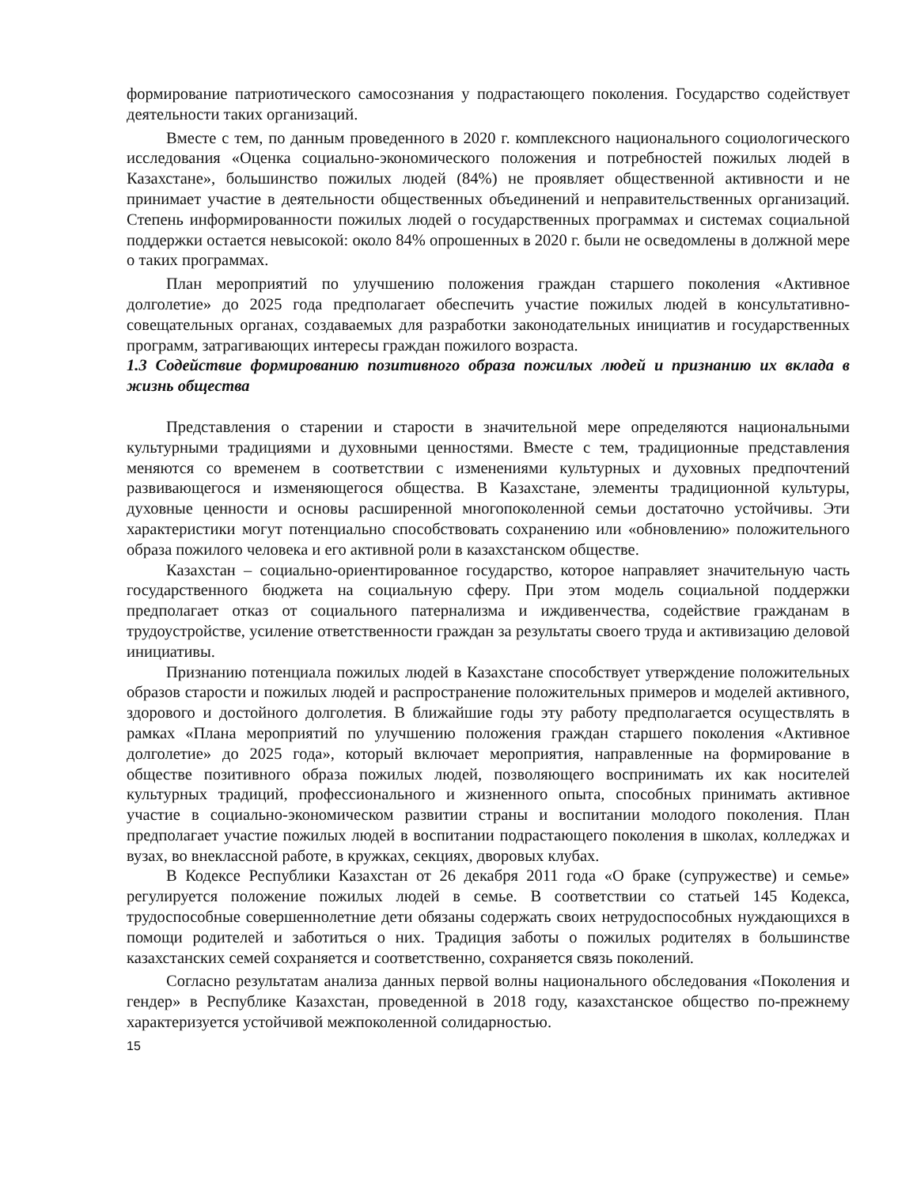формирование патриотического самосознания у подрастающего поколения. Государство содействует деятельности таких организаций.
Вместе с тем, по данным проведенного в 2020 г. комплексного национального социологического исследования «Оценка социально-экономического положения и потребностей пожилых людей в Казахстане», большинство пожилых людей (84%) не проявляет общественной активности и не принимает участие в деятельности общественных объединений и неправительственных организаций. Степень информированности пожилых людей о государственных программах и системах социальной поддержки остается невысокой: около 84% опрошенных в 2020 г. были не осведомлены в должной мере о таких программах.
План мероприятий по улучшению положения граждан старшего поколения «Активное долголетие» до 2025 года предполагает обеспечить участие пожилых людей в консультативно-совещательных органах, создаваемых для разработки законодательных инициатив и государственных программ, затрагивающих интересы граждан пожилого возраста.
1.3 Содействие формированию позитивного образа пожилых людей и признанию их вклада в жизнь общества
Представления о старении и старости в значительной мере определяются национальными культурными традициями и духовными ценностями. Вместе с тем, традиционные представления меняются со временем в соответствии с изменениями культурных и духовных предпочтений развивающегося и изменяющегося общества. В Казахстане, элементы традиционной культуры, духовные ценности и основы расширенной многопоколенной семьи достаточно устойчивы. Эти характеристики могут потенциально способствовать сохранению или «обновлению» положительного образа пожилого человека и его активной роли в казахстанском обществе.
Казахстан – социально-ориентированное государство, которое направляет значительную часть государственного бюджета на социальную сферу. При этом модель социальной поддержки предполагает отказ от социального патернализма и иждивенчества, содействие гражданам в трудоустройстве, усиление ответственности граждан за результаты своего труда и активизацию деловой инициативы.
Признанию потенциала пожилых людей в Казахстане способствует утверждение положительных образов старости и пожилых людей и распространение положительных примеров и моделей активного, здорового и достойного долголетия. В ближайшие годы эту работу предполагается осуществлять в рамках «Плана мероприятий по улучшению положения граждан старшего поколения «Активное долголетие» до 2025 года», который включает мероприятия, направленные на формирование в обществе позитивного образа пожилых людей, позволяющего воспринимать их как носителей культурных традиций, профессионального и жизненного опыта, способных принимать активное участие в социально-экономическом развитии страны и воспитании молодого поколения. План предполагает участие пожилых людей в воспитании подрастающего поколения в школах, колледжах и вузах, во внеклассной работе, в кружках, секциях, дворовых клубах.
В Кодексе Республики Казахстан от 26 декабря 2011 года «О браке (супружестве) и семье» регулируется положение пожилых людей в семье. В соответствии со статьей 145 Кодекса, трудоспособные совершеннолетние дети обязаны содержать своих нетрудоспособных нуждающихся в помощи родителей и заботиться о них. Традиция заботы о пожилых родителях в большинстве казахстанских семей сохраняется и соответственно, сохраняется связь поколений.
Согласно результатам анализа данных первой волны национального обследования «Поколения и гендер» в Республике Казахстан, проведенной в 2018 году, казахстанское общество по-прежнему характеризуется устойчивой межпоколенной солидарностью.
15